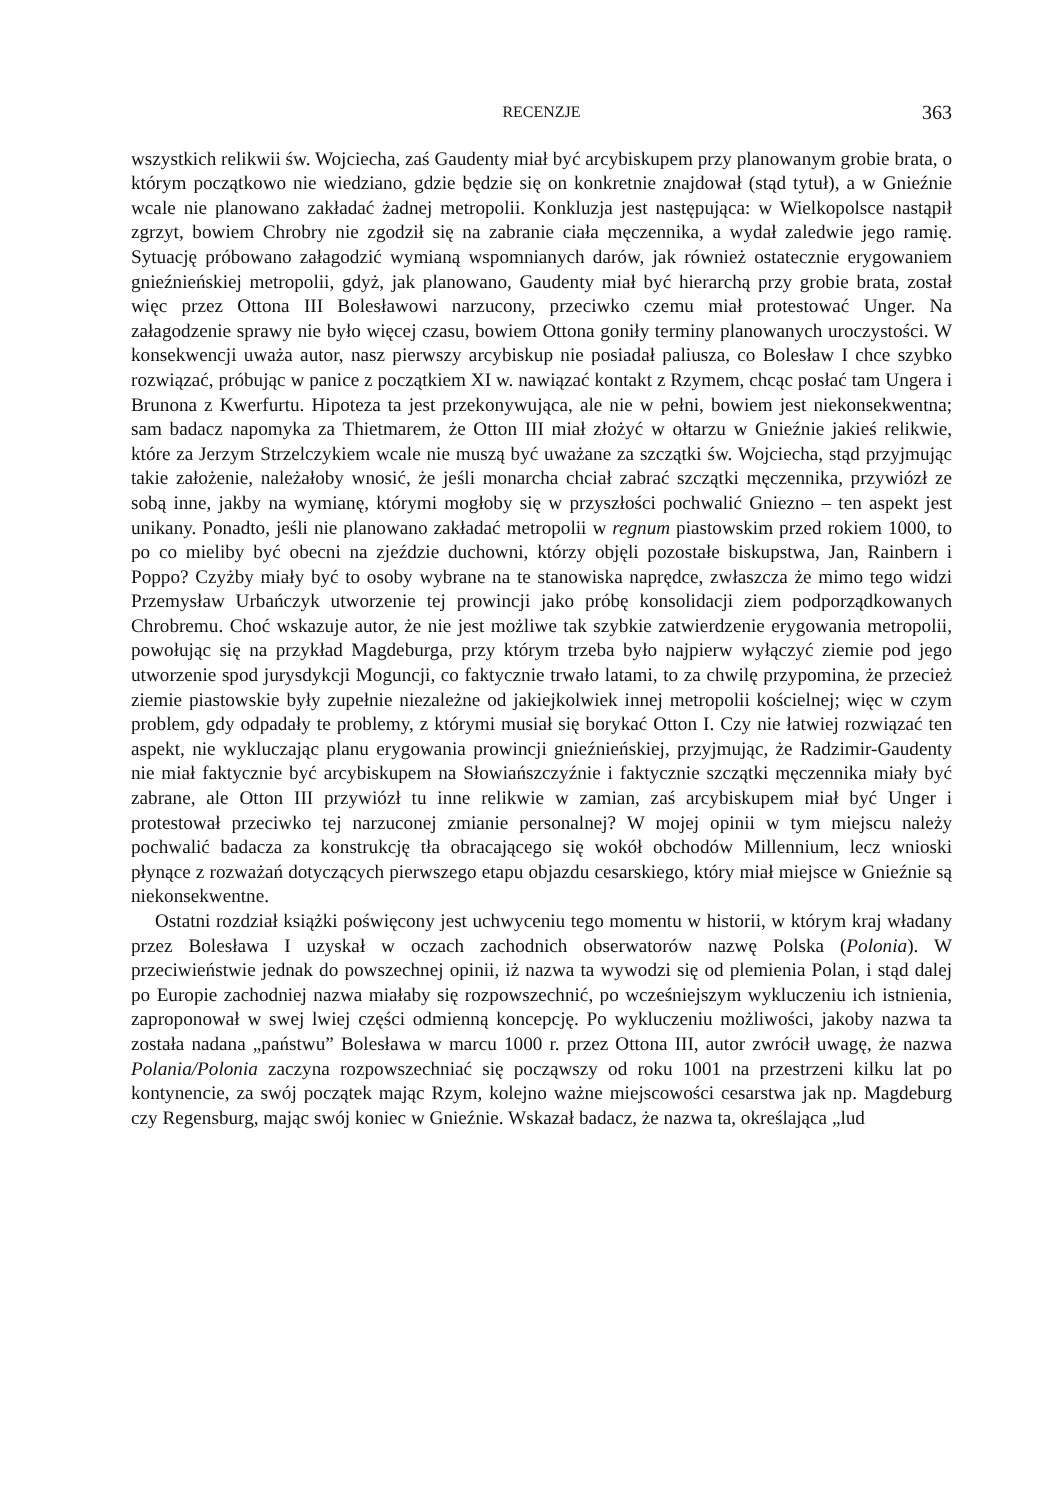RECENZJE 363
wszystkich relikwii św. Wojciecha, zaś Gaudenty miał być arcybiskupem przy planowanym grobie brata, o którym początkowo nie wiedziano, gdzie będzie się on konkretnie znajdował (stąd tytuł), a w Gnieźnie wcale nie planowano zakładać żadnej metropolii. Konkluzja jest następująca: w Wielkopolsce nastąpił zgrzyt, bowiem Chrobry nie zgodził się na zabranie ciała męczennika, a wydał zaledwie jego ramię. Sytuację próbowano załagodzić wymianą wspomnianych darów, jak również ostatecznie erygowaniem gnieźnieńskiej metropolii, gdyż, jak planowano, Gaudenty miał być hierarchą przy grobie brata, został więc przez Ottona III Bolesławowi narzucony, przeciwko czemu miał protestować Unger. Na załagodzenie sprawy nie było więcej czasu, bowiem Ottona goniły terminy planowanych uroczystości. W konsekwencji uważa autor, nasz pierwszy arcybiskup nie posiadał paliusza, co Bolesław I chce szybko rozwiązać, próbując w panice z początkiem XI w. nawiązać kontakt z Rzymem, chcąc posłać tam Ungera i Brunona z Kwerfurtu. Hipoteza ta jest przekonywująca, ale nie w pełni, bowiem jest niekonsekwentna; sam badacz napomyka za Thietmarem, że Otton III miał złożyć w ołtarzu w Gnieźnie jakieś relikwie, które za Jerzym Strzelczykiem wcale nie muszą być uważane za szczątki św. Wojciecha, stąd przyjmując takie założenie, należałoby wnosić, że jeśli monarcha chciał zabrać szczątki męczennika, przywiózł ze sobą inne, jakby na wymianę, którymi mogłoby się w przyszłości pochwalić Gniezno – ten aspekt jest unikany. Ponadto, jeśli nie planowano zakładać metropolii w regnum piastowskim przed rokiem 1000, to po co mieliby być obecni na zjeździe duchowni, którzy objęli pozostałe biskupstwa, Jan, Rainbern i Poppo? Czyżby miały być to osoby wybrane na te stanowiska naprędce, zwłaszcza że mimo tego widzi Przemysław Urbańczyk utworzenie tej prowincji jako próbę konsolidacji ziem podporządkowanych Chrobremu. Choć wskazuje autor, że nie jest możliwe tak szybkie zatwierdzenie erygowania metropolii, powołując się na przykład Magdeburga, przy którym trzeba było najpierw wyłączyć ziemie pod jego utworzenie spod jurysdykcji Moguncji, co faktycznie trwało latami, to za chwilę przypomina, że przecież ziemie piastowskie były zupełnie niezależne od jakiejkolwiek innej metropolii kościelnej; więc w czym problem, gdy odpadały te problemy, z którymi musiał się borykać Otton I. Czy nie łatwiej rozwiązać ten aspekt, nie wykluczając planu erygowania prowincji gnieźnieńskiej, przyjmując, że Radzimir-Gaudenty nie miał faktycznie być arcybiskupem na Słowiańszczyźnie i faktycznie szczątki męczennika miały być zabrane, ale Otton III przywiózł tu inne relikwie w zamian, zaś arcybiskupem miał być Unger i protestował przeciwko tej narzuconej zmianie personalnej? W mojej opinii w tym miejscu należy pochwalić badacza za konstrukcję tła obracającego się wokół obchodów Millennium, lecz wnioski płynące z rozważań dotyczących pierwszego etapu objazdu cesarskiego, który miał miejsce w Gnieźnie są niekonsekwentne.
Ostatni rozdział książki poświęcony jest uchwyceniu tego momentu w historii, w którym kraj władany przez Bolesława I uzyskał w oczach zachodnich obserwatorów nazwę Polska (Polonia). W przeciwieństwie jednak do powszechnej opinii, iż nazwa ta wywodzi się od plemienia Polan, i stąd dalej po Europie zachodniej nazwa miałaby się rozpowszechnić, po wcześniejszym wykluczeniu ich istnienia, zaproponował w swej lwiej części odmienną koncepcję. Po wykluczeniu możliwości, jakoby nazwa ta została nadana „państwu” Bolesława w marcu 1000 r. przez Ottona III, autor zwrócił uwagę, że nazwa Polania/Polonia zaczyna rozpowszechniać się począwszy od roku 1001 na przestrzeni kilku lat po kontynencie, za swój początek mając Rzym, kolejno ważne miejscowości cesarstwa jak np. Magdeburg czy Regensburg, mając swój koniec w Gnieźnie. Wskazał badacz, że nazwa ta, określająca „lud